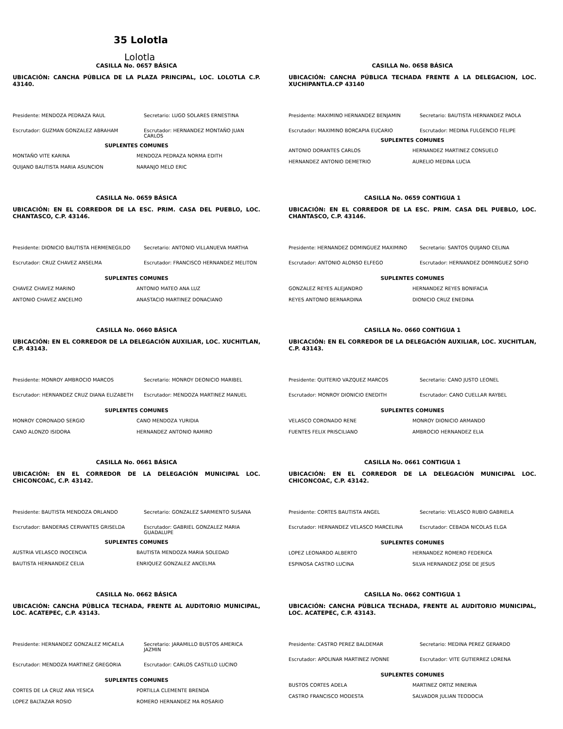35 Lolotla
Lolotla
CASILLA No. 0657 BÁSICA
UBICACIÓN: CANCHA PÚBLICA DE LA PLAZA PRINCIPAL, LOC. LOLOTLA C.P. 43140.
Presidente: MENDOZA PEDRAZA RAUL Secretario: LUGO SOLARES ERNESTINA
Escrutador: GUZMAN GONZALEZ ABRAHAM Escrutador: HERNANDEZ MONTAÑO JUAN CARLOS
SUPLENTES COMUNES
MONTAÑO VITE KARINA MENDOZA PEDRAZA NORMA EDITH
QUIJANO BAUTISTA MARIA ASUNCION NARANJO MELO ERIC
CASILLA No. 0658 BÁSICA
UBICACIÓN: CANCHA PÚBLICA TECHADA FRENTE A LA DELEGACION, LOC. XUCHIPANTLA.CP 43140
Presidente: MAXIMINO HERNANDEZ BENJAMIN Secretario: BAUTISTA HERNANDEZ PAOLA
Escrutador: MAXIMINO BORCAPIA EUCARIO Escrutador: MEDINA FULGENCIO FELIPE
SUPLENTES COMUNES
ANTONIO DORANTES CARLOS HERNANDEZ MARTINEZ CONSUELO
HERNANDEZ ANTONIO DEMETRIO AURELIO MEDINA LUCIA
CASILLA No. 0659 BÁSICA
UBICACIÓN: EN EL CORREDOR DE LA ESC. PRIM. CASA DEL PUEBLO, LOC. CHANTASCO, C.P. 43146.
Presidente: DIONICIO BAUTISTA HERMENEGILDO Secretario: ANTONIO VILLANUEVA MARTHA
Escrutador: CRUZ CHAVEZ ANSELMA Escrutador: FRANCISCO HERNANDEZ MELITON
SUPLENTES COMUNES
CHAVEZ CHAVEZ MARINO ANTONIO MATEO ANA LUZ
ANTONIO CHAVEZ ANCELMO ANASTACIO MARTINEZ DONACIANO
CASILLA No. 0659 CONTIGUA 1
UBICACIÓN: EN EL CORREDOR DE LA ESC. PRIM. CASA DEL PUEBLO, LOC. CHANTASCO, C.P. 43146.
Presidente: HERNANDEZ DOMINGUEZ MAXIMINO Secretario: SANTOS QUIJANO CELINA
Escrutador: ANTONIO ALONSO ELFEGO Escrutador: HERNANDEZ DOMINGUEZ SOFIO
SUPLENTES COMUNES
GONZALEZ REYES ALEJANDRO HERNANDEZ REYES BONIFACIA
REYES ANTONIO BERNARDINA DIONICIO CRUZ ENEDINA
CASILLA No. 0660 BÁSICA
UBICACIÓN: EN EL CORREDOR DE LA DELEGACIÓN AUXILIAR, LOC. XUCHITLAN, C.P. 43143.
Presidente: MONROY AMBROCIO MARCOS Secretario: MONROY DEONICIO MARIBEL
Escrutador: HERNANDEZ CRUZ DIANA ELIZABETH Escrutador: MENDOZA MARTINEZ MANUEL
SUPLENTES COMUNES
MONROY CORONADO SERGIO CANO MENDOZA YURIDIA
CANO ALONZO ISIDORA HERNANDEZ ANTONIO RAMIRO
CASILLA No. 0660 CONTIGUA 1
UBICACIÓN: EN EL CORREDOR DE LA DELEGACIÓN AUXILIAR, LOC. XUCHITLAN, C.P. 43143.
Presidente: QUITERIO VAZQUEZ MARCOS Secretario: CANO JUSTO LEONEL
Escrutador: MONROY DIONICIO ENEDITH Escrutador: CANO CUELLAR RAYBEL
SUPLENTES COMUNES
VELASCO CORONADO RENE MONROY DIONICIO ARMANDO
FUENTES FELIX PRISCILIANO AMBROCIO HERNANDEZ ELIA
CASILLA No. 0661 BÁSICA
UBICACIÓN: EN EL CORREDOR DE LA DELEGACIÓN MUNICIPAL LOC. CHICONCOAC, C.P. 43142.
Presidente: BAUTISTA MENDOZA ORLANDO Secretario: GONZALEZ SARMIENTO SUSANA
Escrutador: BANDERAS CERVANTES GRISELDA Escrutador: GABRIEL GONZALEZ MARIA GUADALUPE
SUPLENTES COMUNES
AUSTRIA VELASCO INOCENCIA BAUTISTA MENDOZA MARIA SOLEDAD
BAUTISTA HERNANDEZ CELIA ENRIQUEZ GONZALEZ ANCELMA
CASILLA No. 0661 CONTIGUA 1
UBICACIÓN: EN EL CORREDOR DE LA DELEGACIÓN MUNICIPAL LOC. CHICONCOAC, C.P. 43142.
Presidente: CORTES BAUTISTA ANGEL Secretario: VELASCO RUBIO GABRIELA
Escrutador: HERNANDEZ VELASCO MARCELINA Escrutador: CEBADA NICOLAS ELGA
SUPLENTES COMUNES
LOPEZ LEONARDO ALBERTO HERNANDEZ ROMERO FEDERICA
ESPINOSA CASTRO LUCINA SILVA HERNANDEZ JOSE DE JESUS
CASILLA No. 0662 BÁSICA
UBICACIÓN: CANCHA PÚBLICA TECHADA, FRENTE AL AUDITORIO MUNICIPAL, LOC. ACATEPEC, C.P. 43143.
Presidente: HERNANDEZ GONZALEZ MICAELA Secretario: JARAMILLO BUSTOS AMERICA JAZMIN
Escrutador: MENDOZA MARTINEZ GREGORIA Escrutador: CARLOS CASTILLO LUCINO
SUPLENTES COMUNES
CORTES DE LA CRUZ ANA YESICA PORTILLA CLEMENTE BRENDA
LOPEZ BALTAZAR ROSIO ROMERO HERNANDEZ MA ROSARIO
CASILLA No. 0662 CONTIGUA 1
UBICACIÓN: CANCHA PÚBLICA TECHADA, FRENTE AL AUDITORIO MUNICIPAL, LOC. ACATEPEC, C.P. 43143.
Presidente: CASTRO PEREZ BALDEMAR Secretario: MEDINA PEREZ GERARDO
Escrutador: APOLINAR MARTINEZ IVONNE Escrutador: VITE GUTIERREZ LORENA
SUPLENTES COMUNES
BUSTOS CORTES ADELA MARTINEZ ORTIZ MINERVA
CASTRO FRANCISCO MODESTA SALVADOR JULIAN TEODOCIA